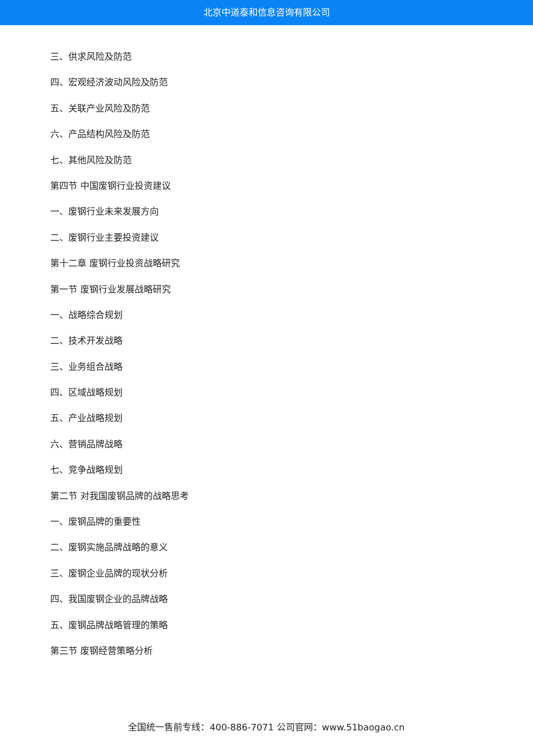北京中道泰和信息咨询有限公司
三、供求风险及防范
四、宏观经济波动风险及防范
五、关联产业风险及防范
六、产品结构风险及防范
七、其他风险及防范
第四节 中国废钢行业投资建议
一、废钢行业未来发展方向
二、废钢行业主要投资建议
第十二章 废钢行业投资战略研究
第一节 废钢行业发展战略研究
一、战略综合规划
二、技术开发战略
三、业务组合战略
四、区域战略规划
五、产业战略规划
六、营销品牌战略
七、竞争战略规划
第二节 对我国废钢品牌的战略思考
一、废钢品牌的重要性
二、废钢实施品牌战略的意义
三、废钢企业品牌的现状分析
四、我国废钢企业的品牌战略
五、废钢品牌战略管理的策略
第三节 废钢经营策略分析
全国统一售前专线：400-886-7071 公司官网：www.51baogao.cn